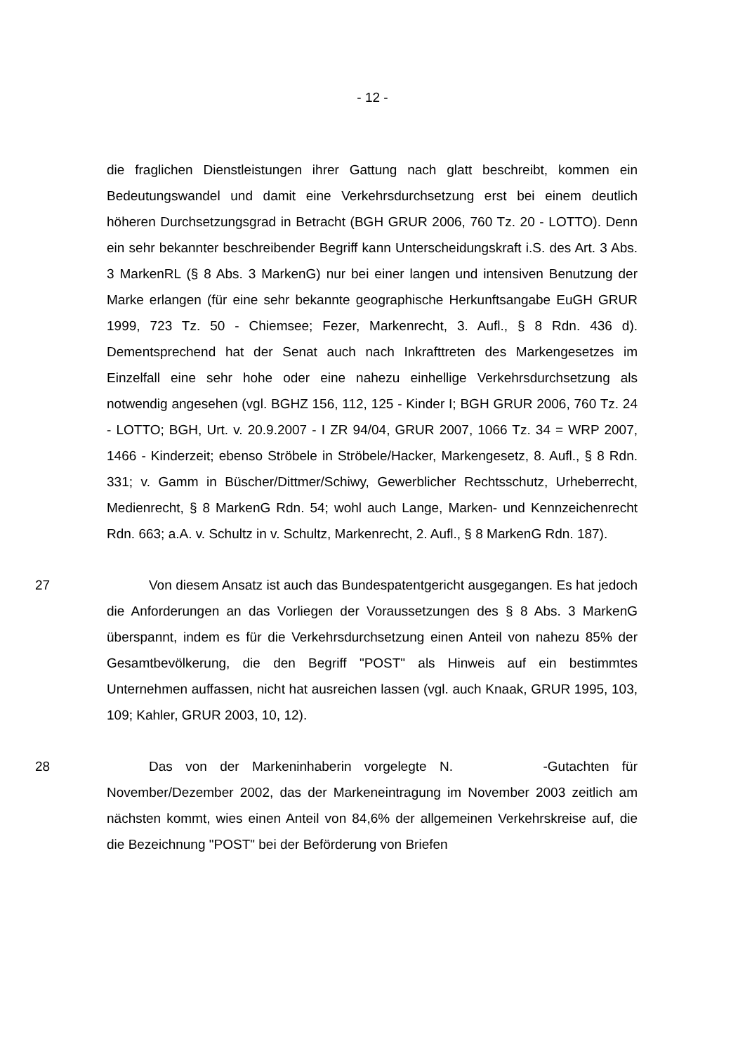- 12 -
die fraglichen Dienstleistungen ihrer Gattung nach glatt beschreibt, kommen ein Bedeutungswandel und damit eine Verkehrsdurchsetzung erst bei einem deutlich höheren Durchsetzungsgrad in Betracht (BGH GRUR 2006, 760 Tz. 20 - LOTTO). Denn ein sehr bekannter beschreibender Begriff kann Unterscheidungskraft i.S. des Art. 3 Abs. 3 MarkenRL (§ 8 Abs. 3 MarkenG) nur bei einer langen und intensiven Benutzung der Marke erlangen (für eine sehr bekannte geographische Herkunftsangabe EuGH GRUR 1999, 723 Tz. 50 - Chiemsee; Fezer, Markenrecht, 3. Aufl., § 8 Rdn. 436 d). Dementsprechend hat der Senat auch nach Inkrafttreten des Markengesetzes im Einzelfall eine sehr hohe oder eine nahezu einhellige Verkehrsdurchsetzung als notwendig angesehen (vgl. BGHZ 156, 112, 125 - Kinder I; BGH GRUR 2006, 760 Tz. 24 - LOTTO; BGH, Urt. v. 20.9.2007 - I ZR 94/04, GRUR 2007, 1066 Tz. 34 = WRP 2007, 1466 - Kinderzeit; ebenso Ströbele in Ströbele/Hacker, Markengesetz, 8. Aufl., § 8 Rdn. 331; v. Gamm in Büscher/Dittmer/Schiwy, Gewerblicher Rechtsschutz, Urheberrecht, Medienrecht, § 8 MarkenG Rdn. 54; wohl auch Lange, Marken- und Kennzeichenrecht Rdn. 663; a.A. v. Schultz in v. Schultz, Markenrecht, 2. Aufl., § 8 MarkenG Rdn. 187).
27 Von diesem Ansatz ist auch das Bundespatentgericht ausgegangen. Es hat jedoch die Anforderungen an das Vorliegen der Voraussetzungen des § 8 Abs. 3 MarkenG überspannt, indem es für die Verkehrsdurchsetzung einen Anteil von nahezu 85% der Gesamtbevölkerung, die den Begriff "POST" als Hinweis auf ein bestimmtes Unternehmen auffassen, nicht hat ausreichen lassen (vgl. auch Knaak, GRUR 1995, 103, 109; Kahler, GRUR 2003, 10, 12).
28 Das von der Markeninhaberin vorgelegte N. -Gutachten für November/Dezember 2002, das der Markeneintragung im November 2003 zeitlich am nächsten kommt, wies einen Anteil von 84,6% der allgemeinen Verkehrskreise auf, die die Bezeichnung "POST" bei der Beförderung von Briefen